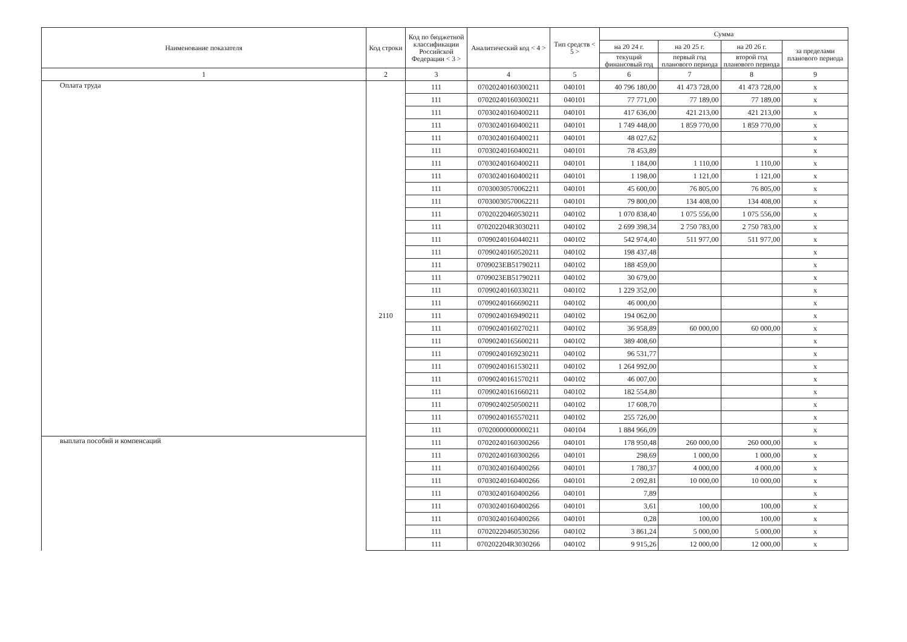| Наименование показателя | Код строки | Код по бюджетной классификации Российской Федерации < 3 > | Аналитический код < 4 > | Тип средств < 5 > | Сумма | | | |
| --- | --- | --- | --- | --- | --- | --- | --- | --- |
| | | | | | на 20 24 г. | на 20 25 г. | на 20 26 г. | за пределами планового периода |
| | | | | | текущий финансовый год | первый год планового периода | второй год планового периода | |
| 1 | 2 | 3 | 4 | 5 | 6 | 7 | 8 | 9 |
| Оплата труда | 2110 | 111 | 07020240160300211 | 040101 | 40 796 180,00 | 41 473 728,00 | 41 473 728,00 | x |
| | | 111 | 07020240160300211 | 040101 | 77 771,00 | 77 189,00 | 77 189,00 | x |
| | | 111 | 07030240160400211 | 040101 | 417 636,00 | 421 213,00 | 421 213,00 | x |
| | | 111 | 07030240160400211 | 040101 | 1 749 448,00 | 1 859 770,00 | 1 859 770,00 | x |
| | | 111 | 07030240160400211 | 040101 | 48 027,62 | | | x |
| | | 111 | 07030240160400211 | 040101 | 78 453,89 | | | x |
| | | 111 | 07030240160400211 | 040101 | 1 184,00 | 1 110,00 | 1 110,00 | x |
| | | 111 | 07030240160400211 | 040101 | 1 198,00 | 1 121,00 | 1 121,00 | x |
| | | 111 | 07030030570062211 | 040101 | 45 600,00 | 76 805,00 | 76 805,00 | x |
| | | 111 | 07030030570062211 | 040101 | 79 800,00 | 134 408,00 | 134 408,00 | x |
| | | 111 | 07020220460530211 | 040102 | 1 070 838,40 | 1 075 556,00 | 1 075 556,00 | x |
| | | 111 | 070202204R3030211 | 040102 | 2 699 398,34 | 2 750 783,00 | 2 750 783,00 | x |
| | | 111 | 07090240160440211 | 040102 | 542 974,40 | 511 977,00 | 511 977,00 | x |
| | | 111 | 07090240160520211 | 040102 | 198 437,48 | | | x |
| | | 111 | 0709023EB51790211 | 040102 | 188 459,00 | | | x |
| | | 111 | 0709023EB51790211 | 040102 | 30 679,00 | | | x |
| | | 111 | 07090240160330211 | 040102 | 1 229 352,00 | | | x |
| | | 111 | 07090240166690211 | 040102 | 46 000,00 | | | x |
| | | 111 | 07090240169490211 | 040102 | 194 062,00 | | | x |
| | | 111 | 07090240160270211 | 040102 | 36 958,89 | 60 000,00 | 60 000,00 | x |
| | | 111 | 07090240165600211 | 040102 | 389 408,60 | | | x |
| | | 111 | 07090240169230211 | 040102 | 96 531,77 | | | x |
| | | 111 | 07090240161530211 | 040102 | 1 264 992,00 | | | x |
| | | 111 | 07090240161570211 | 040102 | 46 007,00 | | | x |
| | | 111 | 07090240161660211 | 040102 | 182 554,80 | | | x |
| | | 111 | 07090240250500211 | 040102 | 17 608,70 | | | x |
| | | 111 | 07090240165570211 | 040102 | 255 726,00 | | | x |
| | | 111 | 07020000000000211 | 040104 | 1 884 966,09 | | | x |
| выплата пособий и компенсаций | | 111 | 07020240160300266 | 040101 | 178 950,48 | 260 000,00 | 260 000,00 | x |
| | | 111 | 07020240160300266 | 040101 | 298,69 | 1 000,00 | 1 000,00 | x |
| | | 111 | 07030240160400266 | 040101 | 1 780,37 | 4 000,00 | 4 000,00 | x |
| | | 111 | 07030240160400266 | 040101 | 2 092,81 | 10 000,00 | 10 000,00 | x |
| | | 111 | 07030240160400266 | 040101 | 7,89 | | | x |
| | | 111 | 07030240160400266 | 040101 | 3,61 | 100,00 | 100,00 | x |
| | | 111 | 07030240160400266 | 040101 | 0,28 | 100,00 | 100,00 | x |
| | | 111 | 07020220460530266 | 040102 | 3 861,24 | 5 000,00 | 5 000,00 | x |
| | | 111 | 070202204R3030266 | 040102 | 9 915,26 | 12 000,00 | 12 000,00 | x |